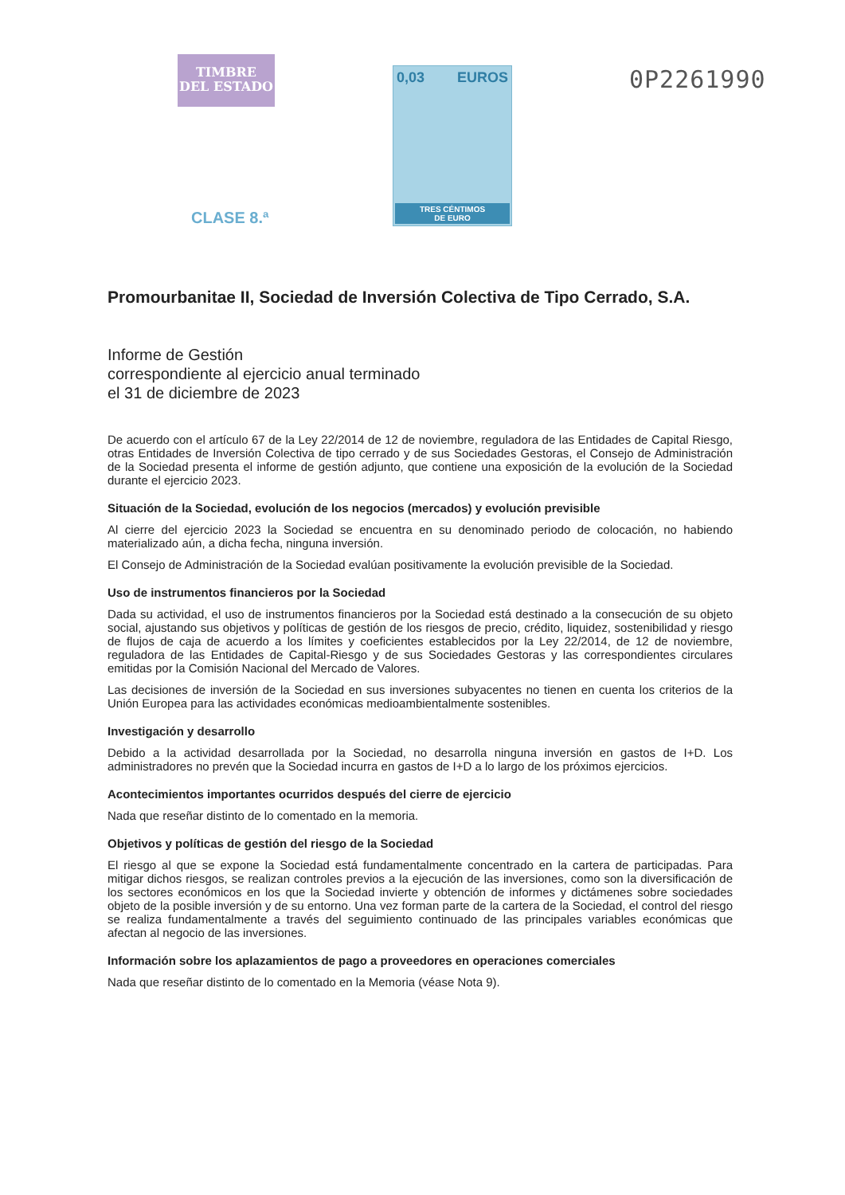TIMBRE
DEL ESTADO
CLASE 8.ª
0,03 EUROS
TRES CÉNTIMOS
DE EURO
0P2261990
Promourbanitae II, Sociedad de Inversión Colectiva de Tipo Cerrado, S.A.
Informe de Gestión
correspondiente al ejercicio anual terminado
el 31 de diciembre de 2023
De acuerdo con el artículo 67 de la Ley 22/2014 de 12 de noviembre, reguladora de las Entidades de Capital Riesgo, otras Entidades de Inversión Colectiva de tipo cerrado y de sus Sociedades Gestoras, el Consejo de Administración de la Sociedad presenta el informe de gestión adjunto, que contiene una exposición de la evolución de la Sociedad durante el ejercicio 2023.
Situación de la Sociedad, evolución de los negocios (mercados) y evolución previsible
Al cierre del ejercicio 2023 la Sociedad se encuentra en su denominado periodo de colocación, no habiendo materializado aún, a dicha fecha, ninguna inversión.
El Consejo de Administración de la Sociedad evalúan positivamente la evolución previsible de la Sociedad.
Uso de instrumentos financieros por la Sociedad
Dada su actividad, el uso de instrumentos financieros por la Sociedad está destinado a la consecución de su objeto social, ajustando sus objetivos y políticas de gestión de los riesgos de precio, crédito, liquidez, sostenibilidad y riesgo de flujos de caja de acuerdo a los límites y coeficientes establecidos por la Ley 22/2014, de 12 de noviembre, reguladora de las Entidades de Capital-Riesgo y de sus Sociedades Gestoras y las correspondientes circulares emitidas por la Comisión Nacional del Mercado de Valores.
Las decisiones de inversión de la Sociedad en sus inversiones subyacentes no tienen en cuenta los criterios de la Unión Europea para las actividades económicas medioambientalmente sostenibles.
Investigación y desarrollo
Debido a la actividad desarrollada por la Sociedad, no desarrolla ninguna inversión en gastos de I+D. Los administradores no prevén que la Sociedad incurra en gastos de I+D a lo largo de los próximos ejercicios.
Acontecimientos importantes ocurridos después del cierre de ejercicio
Nada que reseñar distinto de lo comentado en la memoria.
Objetivos y políticas de gestión del riesgo de la Sociedad
El riesgo al que se expone la Sociedad está fundamentalmente concentrado en la cartera de participadas. Para mitigar dichos riesgos, se realizan controles previos a la ejecución de las inversiones, como son la diversificación de los sectores económicos en los que la Sociedad invierte y obtención de informes y dictámenes sobre sociedades objeto de la posible inversión y de su entorno. Una vez forman parte de la cartera de la Sociedad, el control del riesgo se realiza fundamentalmente a través del seguimiento continuado de las principales variables económicas que afectan al negocio de las inversiones.
Información sobre los aplazamientos de pago a proveedores en operaciones comerciales
Nada que reseñar distinto de lo comentado en la Memoria (véase Nota 9).